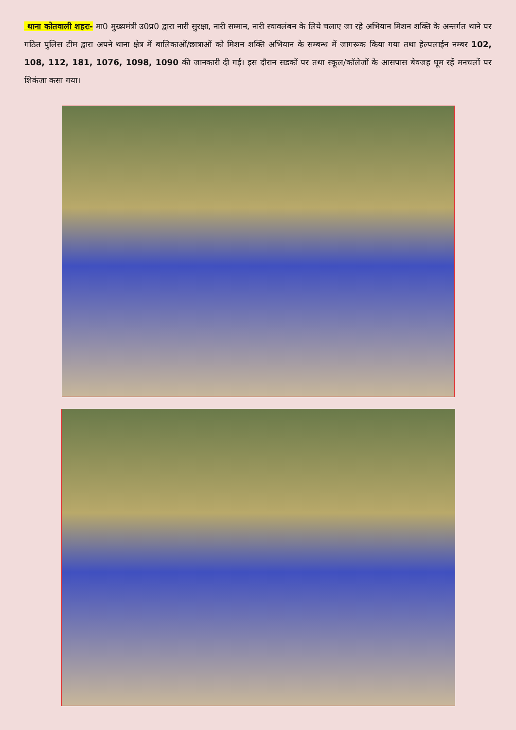थाना कोतवाली शहरः- मा0 मुख्यमंत्री उ0प्र0 द्वारा नारी सुरक्षा, नारी सम्मान, नारी स्वावलंबन के लिये चलाए जा रहे अभियान मिशन शक्ति के अन्तर्गत थाने पर गठित पुलिस टीम द्वारा अपने थाना क्षेत्र में बालिकाओं/छात्राओं को मिशन शक्ति अभियान के सम्बन्ध में जागरूक किया गया तथा हेल्पलाईन नम्बर 102, 108, 112, 181, 1076, 1098, 1090 की जानकारी दी गई। इस दौरान सडकों पर तथा स्कूल/कॉलेजों के आसपास बेवजह घूम रहें मनचलों पर शिकंजा कसा गया।